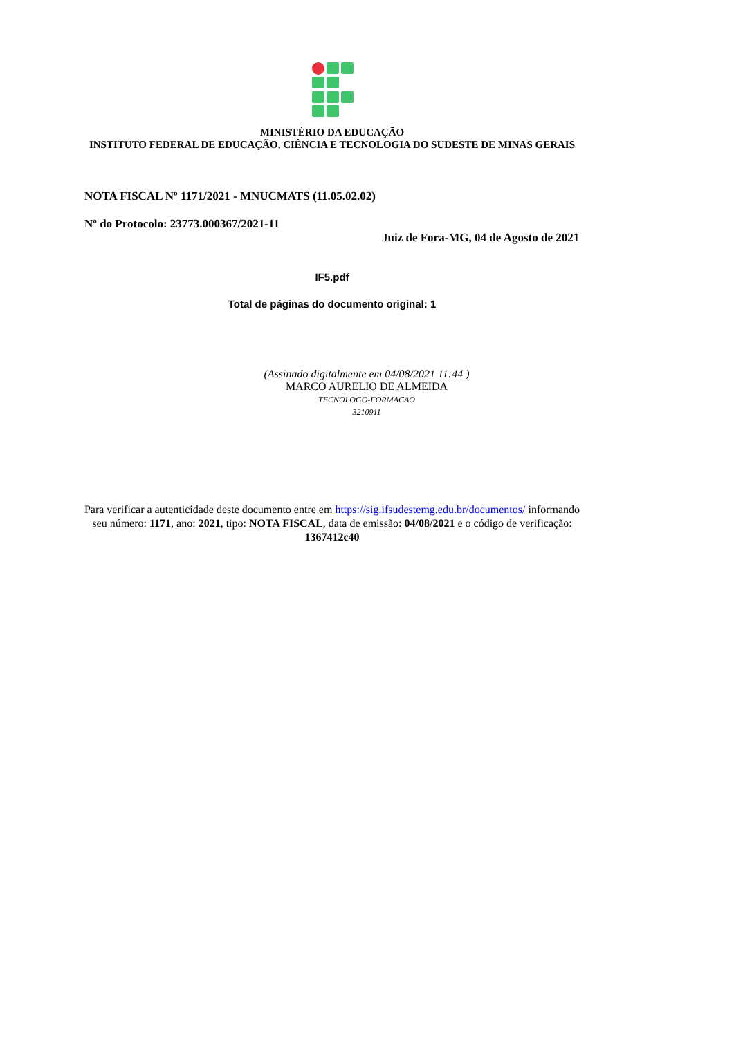MINISTÉRIO DA EDUCAÇÃO
INSTITUTO FEDERAL DE EDUCAÇÃO, CIÊNCIA E TECNOLOGIA DO SUDESTE DE MINAS GERAIS
NOTA FISCAL Nº 1171/2021 - MNUCMATS (11.05.02.02)
Nº do Protocolo: 23773.000367/2021-11
Juiz de Fora-MG, 04 de Agosto de 2021
IF5.pdf
Total de páginas do documento original: 1
(Assinado digitalmente em 04/08/2021 11:44 )
MARCO AURELIO DE ALMEIDA
TECNOLOGO-FORMACAO
3210911
Para verificar a autenticidade deste documento entre em https://sig.ifsudestemg.edu.br/documentos/ informando seu número: 1171, ano: 2021, tipo: NOTA FISCAL, data de emissão: 04/08/2021 e o código de verificação: 1367412c40